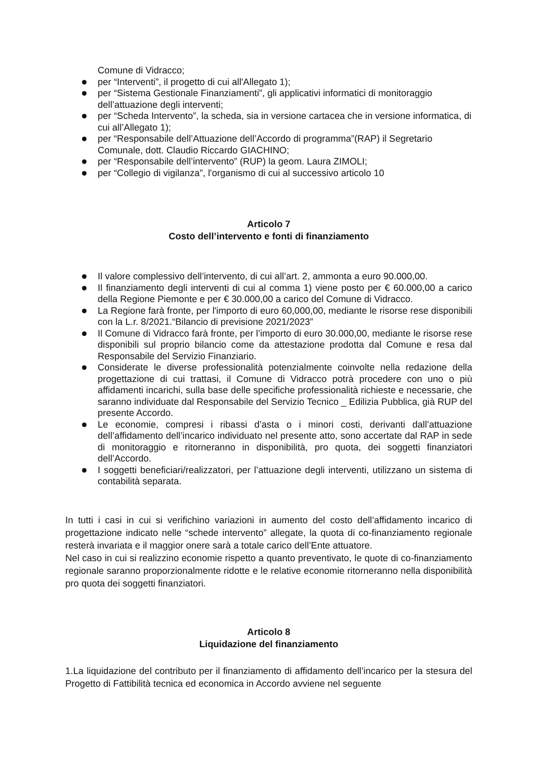Comune di Vidracco;
per “Interventi”, il progetto di cui all'Allegato 1);
per “Sistema Gestionale Finanziamenti”, gli applicativi informatici di monitoraggio dell’attuazione degli interventi;
per “Scheda Intervento”, la scheda, sia in versione cartacea che in versione informatica, di cui all’Allegato 1);
per “Responsabile dell’Attuazione dell’Accordo di programma”(RAP) il Segretario Comunale, dott. Claudio Riccardo GIACHINO;
per “Responsabile dell’intervento” (RUP) la geom. Laura ZIMOLI;
per “Collegio di vigilanza”, l'organismo di cui al successivo articolo 10
Articolo 7
Costo dell’intervento e fonti di finanziamento
Il valore complessivo dell’intervento, di cui all’art. 2, ammonta a euro 90.000,00.
Il finanziamento degli interventi di cui al comma 1) viene posto per € 60.000,00 a carico della Regione Piemonte e per € 30.000,00 a carico del Comune di Vidracco.
La Regione farà fronte, per l'importo di euro 60,000,00, mediante le risorse rese disponibili con la L.r. 8/2021.“Bilancio di previsione 2021/2023”
Il Comune di Vidracco farà fronte, per l’importo di euro 30.000,00, mediante le risorse rese disponibili sul proprio bilancio come da attestazione prodotta dal Comune e resa dal Responsabile del Servizio Finanziario.
Considerate le diverse professionalità potenzialmente coinvolte nella redazione della progettazione di cui trattasi, il Comune di Vidracco potrà procedere con uno o più affidamenti incarichi, sulla base delle specifiche professionalità richieste e necessarie, che saranno individuate dal Responsabile del Servizio Tecnico _ Edilizia Pubblica, già RUP del presente Accordo.
Le economie, compresi i ribassi d’asta o i minori costi, derivanti dall’attuazione dell’affidamento dell’incarico individuato nel presente atto, sono accertate dal RAP in sede di monitoraggio e ritorneranno in disponibilità, pro quota, dei soggetti finanziatori dell’Accordo.
I soggetti beneficiari/realizzatori, per l’attuazione degli interventi, utilizzano un sistema di contabilità separata.
In tutti i casi in cui si verifichino variazioni in aumento del costo dell’affidamento incarico di progettazione indicato nelle “schede intervento” allegate, la quota di co-finanziamento regionale resterà invariata e il maggior onere sarà a totale carico dell’Ente attuatore.
Nel caso in cui si realizzino economie rispetto a quanto preventivato, le quote di co-finanziamento regionale saranno proporzionalmente ridotte e le relative economie ritorneranno nella disponibilità pro quota dei soggetti finanziatori.
Articolo 8
Liquidazione del finanziamento
1.La liquidazione del contributo per il finanziamento di affidamento dell’incarico per la stesura del Progetto di Fattibilità tecnica ed economica in Accordo avviene nel seguente